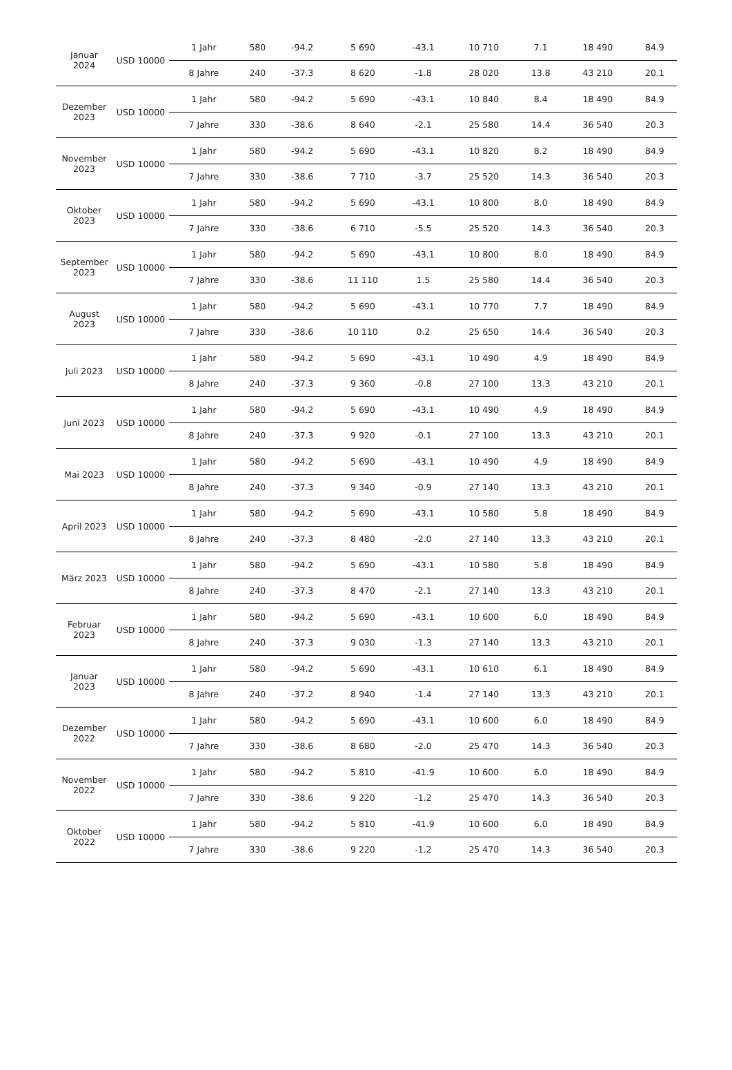| Januar 2024 | USD 10000 | 1 Jahr | 580 | -94.2 | 5 690 | -43.1 | 10 710 | 7.1 | 18 490 | 84.9 |
| | | 8 Jahre | 240 | -37.3 | 8 620 | -1.8 | 28 020 | 13.8 | 43 210 | 20.1 |
| Dezember 2023 | USD 10000 | 1 Jahr | 580 | -94.2 | 5 690 | -43.1 | 10 840 | 8.4 | 18 490 | 84.9 |
| | | 7 Jahre | 330 | -38.6 | 8 640 | -2.1 | 25 580 | 14.4 | 36 540 | 20.3 |
| November 2023 | USD 10000 | 1 Jahr | 580 | -94.2 | 5 690 | -43.1 | 10 820 | 8.2 | 18 490 | 84.9 |
| | | 7 Jahre | 330 | -38.6 | 7 710 | -3.7 | 25 520 | 14.3 | 36 540 | 20.3 |
| Oktober 2023 | USD 10000 | 1 Jahr | 580 | -94.2 | 5 690 | -43.1 | 10 800 | 8.0 | 18 490 | 84.9 |
| | | 7 Jahre | 330 | -38.6 | 6 710 | -5.5 | 25 520 | 14.3 | 36 540 | 20.3 |
| September 2023 | USD 10000 | 1 Jahr | 580 | -94.2 | 5 690 | -43.1 | 10 800 | 8.0 | 18 490 | 84.9 |
| | | 7 Jahre | 330 | -38.6 | 11 110 | 1.5 | 25 580 | 14.4 | 36 540 | 20.3 |
| August 2023 | USD 10000 | 1 Jahr | 580 | -94.2 | 5 690 | -43.1 | 10 770 | 7.7 | 18 490 | 84.9 |
| | | 7 Jahre | 330 | -38.6 | 10 110 | 0.2 | 25 650 | 14.4 | 36 540 | 20.3 |
| Juli 2023 | USD 10000 | 1 Jahr | 580 | -94.2 | 5 690 | -43.1 | 10 490 | 4.9 | 18 490 | 84.9 |
| | | 8 Jahre | 240 | -37.3 | 9 360 | -0.8 | 27 100 | 13.3 | 43 210 | 20.1 |
| Juni 2023 | USD 10000 | 1 Jahr | 580 | -94.2 | 5 690 | -43.1 | 10 490 | 4.9 | 18 490 | 84.9 |
| | | 8 Jahre | 240 | -37.3 | 9 920 | -0.1 | 27 100 | 13.3 | 43 210 | 20.1 |
| Mai 2023 | USD 10000 | 1 Jahr | 580 | -94.2 | 5 690 | -43.1 | 10 490 | 4.9 | 18 490 | 84.9 |
| | | 8 Jahre | 240 | -37.3 | 9 340 | -0.9 | 27 140 | 13.3 | 43 210 | 20.1 |
| April 2023 | USD 10000 | 1 Jahr | 580 | -94.2 | 5 690 | -43.1 | 10 580 | 5.8 | 18 490 | 84.9 |
| | | 8 Jahre | 240 | -37.3 | 8 480 | -2.0 | 27 140 | 13.3 | 43 210 | 20.1 |
| März 2023 | USD 10000 | 1 Jahr | 580 | -94.2 | 5 690 | -43.1 | 10 580 | 5.8 | 18 490 | 84.9 |
| | | 8 Jahre | 240 | -37.3 | 8 470 | -2.1 | 27 140 | 13.3 | 43 210 | 20.1 |
| Februar 2023 | USD 10000 | 1 Jahr | 580 | -94.2 | 5 690 | -43.1 | 10 600 | 6.0 | 18 490 | 84.9 |
| | | 8 Jahre | 240 | -37.3 | 9 030 | -1.3 | 27 140 | 13.3 | 43 210 | 20.1 |
| Januar 2023 | USD 10000 | 1 Jahr | 580 | -94.2 | 5 690 | -43.1 | 10 610 | 6.1 | 18 490 | 84.9 |
| | | 8 Jahre | 240 | -37.2 | 8 940 | -1.4 | 27 140 | 13.3 | 43 210 | 20.1 |
| Dezember 2022 | USD 10000 | 1 Jahr | 580 | -94.2 | 5 690 | -43.1 | 10 600 | 6.0 | 18 490 | 84.9 |
| | | 7 Jahre | 330 | -38.6 | 8 680 | -2.0 | 25 470 | 14.3 | 36 540 | 20.3 |
| November 2022 | USD 10000 | 1 Jahr | 580 | -94.2 | 5 810 | -41.9 | 10 600 | 6.0 | 18 490 | 84.9 |
| | | 7 Jahre | 330 | -38.6 | 9 220 | -1.2 | 25 470 | 14.3 | 36 540 | 20.3 |
| Oktober 2022 | USD 10000 | 1 Jahr | 580 | -94.2 | 5 810 | -41.9 | 10 600 | 6.0 | 18 490 | 84.9 |
| | | 7 Jahre | 330 | -38.6 | 9 220 | -1.2 | 25 470 | 14.3 | 36 540 | 20.3 |